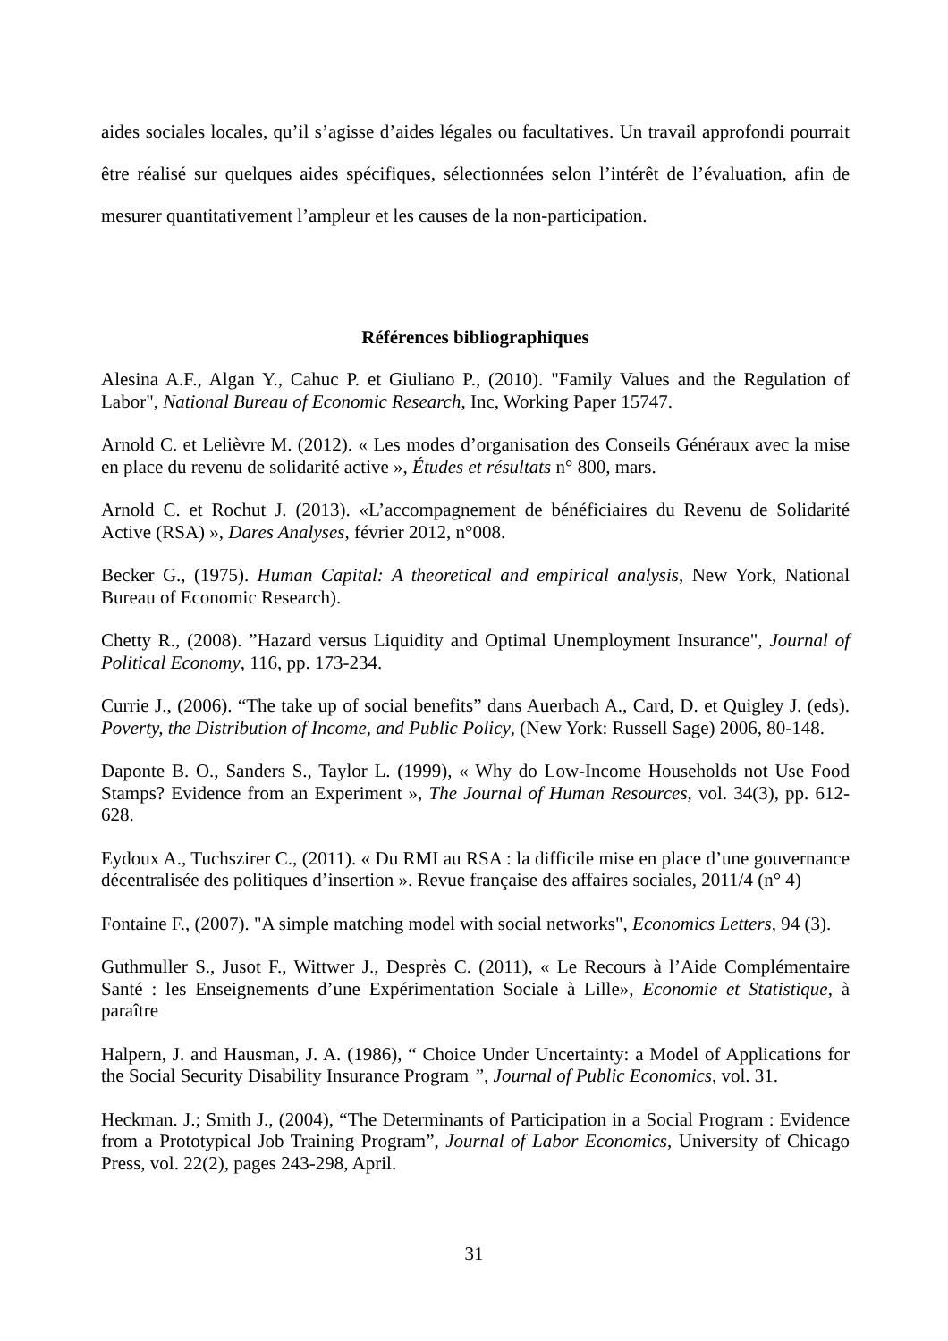aides sociales locales, qu’il s’agisse d’aides légales ou facultatives. Un travail approfondi pourrait être réalisé sur quelques aides spécifiques, sélectionnées selon l’intérêt de l’évaluation, afin de mesurer quantitativement l’ampleur et les causes de la non-participation.
Références bibliographiques
Alesina A.F., Algan Y., Cahuc P. et Giuliano P., (2010). "Family Values and the Regulation of Labor", National Bureau of Economic Research, Inc, Working Paper 15747.
Arnold C. et Lelièvre M. (2012). « Les modes d’organisation des Conseils Généraux avec la mise en place du revenu de solidarité active », Études et résultats n° 800, mars.
Arnold C. et Rochut J. (2013). «L’accompagnement de bénéficiaires du Revenu de Solidarité Active (RSA) », Dares Analyses, février 2012, n°008.
Becker G., (1975). Human Capital: A theoretical and empirical analysis, New York, National Bureau of Economic Research).
Chetty R., (2008). ”Hazard versus Liquidity and Optimal Unemployment Insurance", Journal of Political Economy, 116, pp. 173-234.
Currie J., (2006). “The take up of social benefits” dans Auerbach A., Card, D. et Quigley J. (eds). Poverty, the Distribution of Income, and Public Policy, (New York: Russell Sage) 2006, 80-148.
Daponte B. O., Sanders S., Taylor L. (1999), « Why do Low-Income Households not Use Food Stamps? Evidence from an Experiment », The Journal of Human Resources, vol. 34(3), pp. 612-628.
Eydoux A., Tuchszirer C., (2011). « Du RMI au RSA : la difficile mise en place d’une gouvernance décentralisée des politiques d’insertion ». Revue française des affaires sociales, 2011/4 (n° 4)
Fontaine F., (2007). "A simple matching model with social networks", Economics Letters, 94 (3).
Guthmuller S., Jusot F., Wittwer J., Desprès C. (2011), « Le Recours à l’Aide Complémentaire Santé : les Enseignements d’une Expérimentation Sociale à Lille», Economie et Statistique, à paraître
Halpern, J. and Hausman, J. A. (1986), “ Choice Under Uncertainty: a Model of Applications for the Social Security Disability Insurance Program ”, Journal of Public Economics, vol. 31.
Heckman. J.; Smith J., (2004), “The Determinants of Participation in a Social Program : Evidence from a Prototypical Job Training Program”, Journal of Labor Economics, University of Chicago Press, vol. 22(2), pages 243-298, April.
31